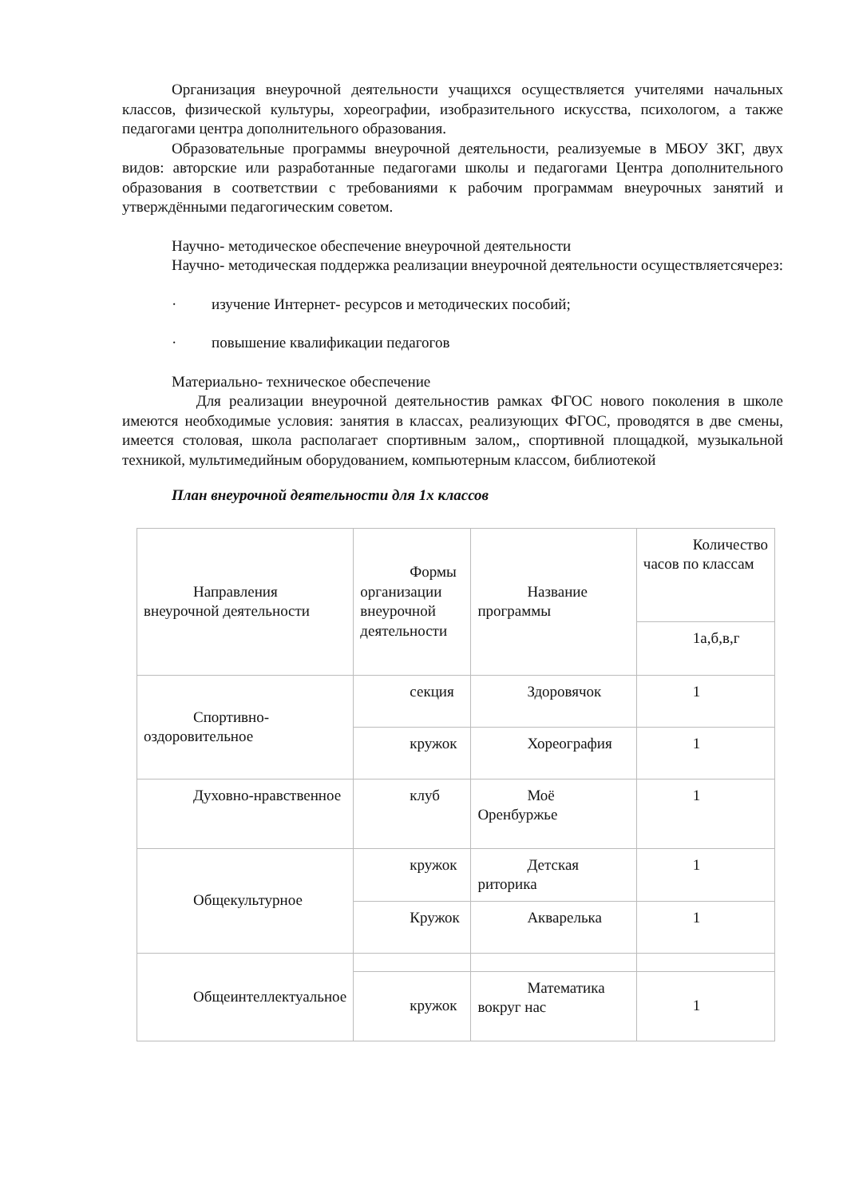Организация внеурочной деятельности учащихся осуществляется учителями начальных классов, физической культуры, хореографии, изобразительного искусства, психологом, а также педагогами центра дополнительного образования.
Образовательные программы внеурочной деятельности, реализуемые в МБОУ ЗКГ, двух видов: авторские или разработанные педагогами школы и педагогами Центра дополнительного образования в соответствии с требованиями к рабочим программам внеурочных занятий и утверждёнными педагогическим советом.
Научно- методическое обеспечение внеурочной деятельности
Научно- методическая поддержка реализации внеурочной деятельности осуществляетсячерез:
· изучение Интернет- ресурсов и методических пособий;
· повышение квалификации педагогов
Материально- техническое обеспечение
Для реализации внеурочной деятельностив рамках ФГОС нового поколения в школе имеются необходимые условия: занятия в классах, реализующих ФГОС, проводятся в две смены, имеется столовая, школа располагает спортивным залом,, спортивной площадкой, музыкальной техникой, мультимедийным оборудованием, компьютерным классом, библиотекой
План внеурочной деятельности для 1х классов
| Направления внеурочной деятельности | Формы организации внеурочной деятельности | Название программы | Количество часов по классам |
| | | | 1а,б,в,г |
| Спортивно-оздоровительное | секция | Здоровячок | 1 |
| | кружок | Хореография | 1 |
| Духовно-нравственное | клуб | Моё Оренбуржье | 1 |
| Общекультурное | кружок | Детская риторика | 1 |
| | Кружок | Акварелька | 1 |
| Общеинтеллектуальное | | | |
| | кружок | Математика вокруг нас | 1 |